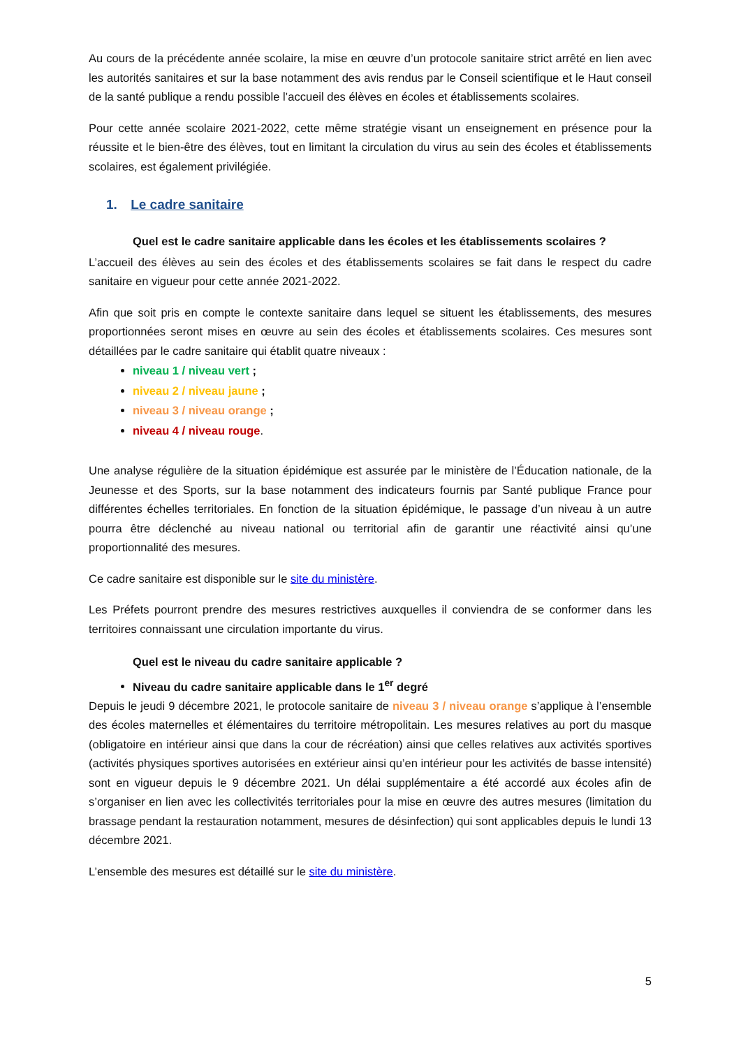Au cours de la précédente année scolaire, la mise en œuvre d’un protocole sanitaire strict arrêté en lien avec les autorités sanitaires et sur la base notamment des avis rendus par le Conseil scientifique et le Haut conseil de la santé publique a rendu possible l’accueil des élèves en écoles et établissements scolaires.
Pour cette année scolaire 2021-2022, cette même stratégie visant un enseignement en présence pour la réussite et le bien-être des élèves, tout en limitant la circulation du virus au sein des écoles et établissements scolaires, est également privilégiée.
1. Le cadre sanitaire
Quel est le cadre sanitaire applicable dans les écoles et les établissements scolaires ?
L’accueil des élèves au sein des écoles et des établissements scolaires se fait dans le respect du cadre sanitaire en vigueur pour cette année 2021-2022.
Afin que soit pris en compte le contexte sanitaire dans lequel se situent les établissements, des mesures proportionnées seront mises en œuvre au sein des écoles et établissements scolaires. Ces mesures sont détaillées par le cadre sanitaire qui établit quatre niveaux :
niveau 1 / niveau vert ;
niveau 2 / niveau jaune ;
niveau 3 / niveau orange ;
niveau 4 / niveau rouge.
Une analyse régulière de la situation épidémique est assurée par le ministère de l’Éducation nationale, de la Jeunesse et des Sports, sur la base notamment des indicateurs fournis par Santé publique France pour différentes échelles territoriales. En fonction de la situation épidémique, le passage d’un niveau à un autre pourra être déclenché au niveau national ou territorial afin de garantir une réactivité ainsi qu’une proportionnalité des mesures.
Ce cadre sanitaire est disponible sur le site du ministère.
Les Préfets pourront prendre des mesures restrictives auxquelles il conviendra de se conformer dans les territoires connaissant une circulation importante du virus.
Quel est le niveau du cadre sanitaire applicable ?
Niveau du cadre sanitaire applicable dans le 1<sup>er</sup> degré
Depuis le jeudi 9 décembre 2021, le protocole sanitaire de niveau 3 / niveau orange s’applique à l’ensemble des écoles maternelles et élémentaires du territoire métropolitain. Les mesures relatives au port du masque (obligatoire en intérieur ainsi que dans la cour de récréation) ainsi que celles relatives aux activités sportives (activités physiques sportives autorisées en extérieur ainsi qu’en intérieur pour les activités de basse intensité) sont en vigueur depuis le 9 décembre 2021. Un délai supplémentaire a été accordé aux écoles afin de s’organiser en lien avec les collectivités territoriales pour la mise en œuvre des autres mesures (limitation du brassage pendant la restauration notamment, mesures de désinfection) qui sont applicables depuis le lundi 13 décembre 2021.
L’ensemble des mesures est détaillé sur le site du ministère.
5